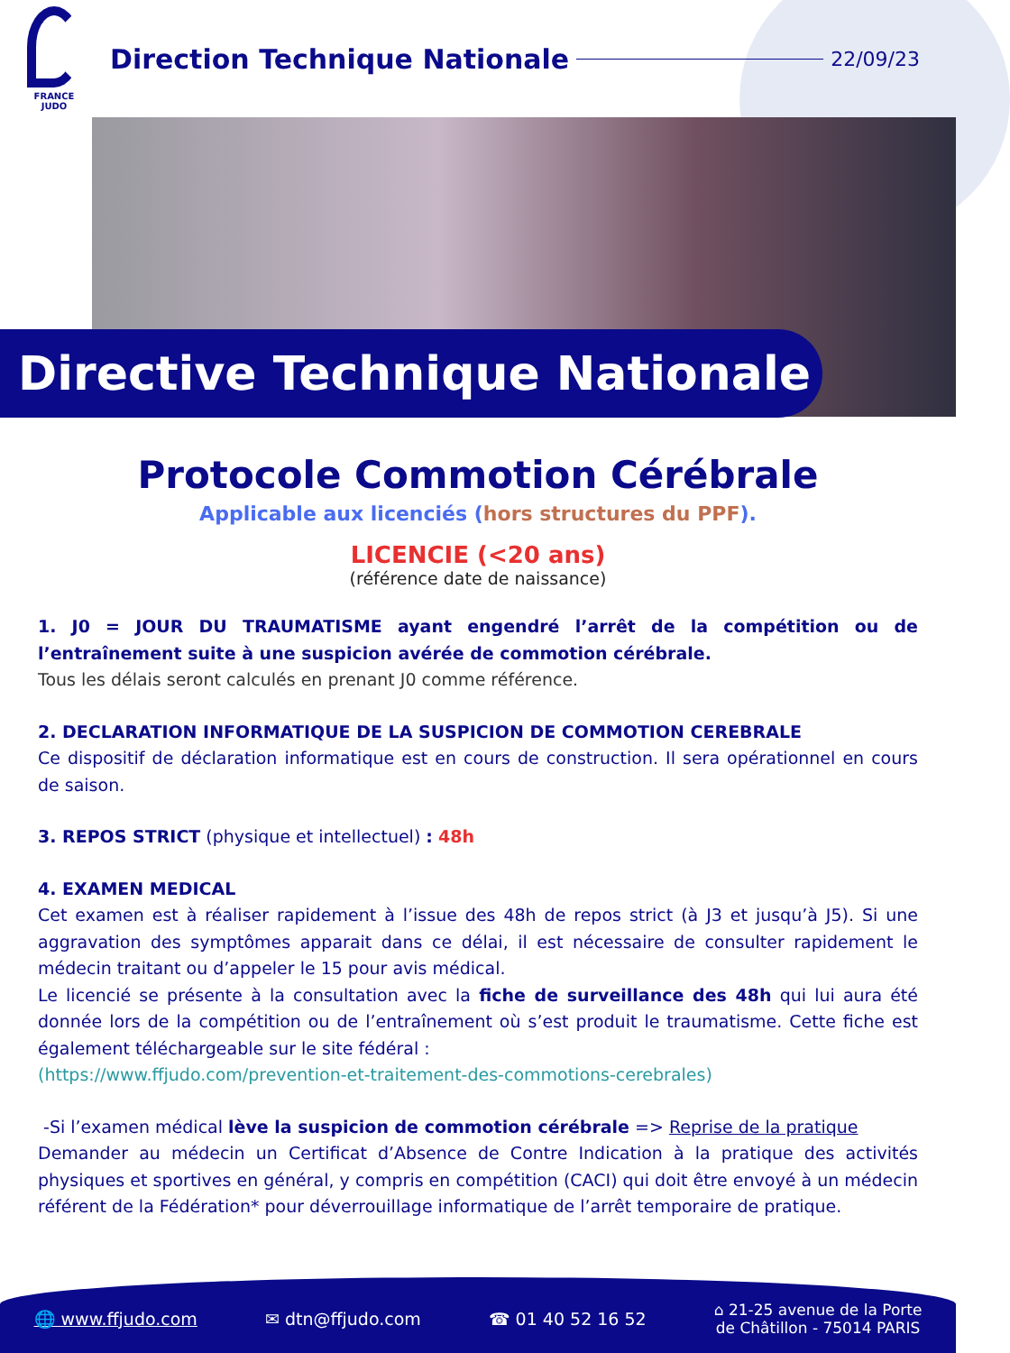FRANCE
JUDO
Direction Technique Nationale
22/09/23
Directive Technique Nationale
Protocole Commotion Cérébrale
Applicable aux licenciés (hors structures du PPF).
LICENCIE (<20 ans)
(référence date de naissance)
1. J0 = JOUR DU TRAUMATISME ayant engendré l’arrêt de la compétition ou de l’entraînement suite à une suspicion avérée de commotion cérébrale.
Tous les délais seront calculés en prenant J0 comme référence.
2. DECLARATION INFORMATIQUE DE LA SUSPICION DE COMMOTION CEREBRALE
Ce dispositif de déclaration informatique est en cours de construction. Il sera opérationnel en cours de saison.
3. REPOS STRICT (physique et intellectuel) : 48h
4. EXAMEN MEDICAL
Cet examen est à réaliser rapidement à l’issue des 48h de repos strict (à J3 et jusqu’à J5). Si une aggravation des symptômes apparait dans ce délai, il est nécessaire de consulter rapidement le médecin traitant ou d’appeler le 15 pour avis médical.
Le licencié se présente à la consultation avec la fiche de surveillance des 48h qui lui aura été donnée lors de la compétition ou de l’entraînement où s’est produit le traumatisme. Cette fiche est également téléchargeable sur le site fédéral :
(https://www.ffjudo.com/prevention-et-traitement-des-commotions-cerebrales)
-Si l’examen médical lève la suspicion de commotion cérébrale => Reprise de la pratique
Demander au médecin un Certificat d’Absence de Contre Indication à la pratique des activités physiques et sportives en général, y compris en compétition (CACI) qui doit être envoyé à un médecin référent de la Fédération* pour déverrouillage informatique de l’arrêt temporaire de pratique.
🌐 www.ffjudo.com ✉ dtn@ffjudo.com ☎ 01 40 52 16 52 ⌂ 21-25 avenue de la Porte
de Châtillon - 75014 PARIS